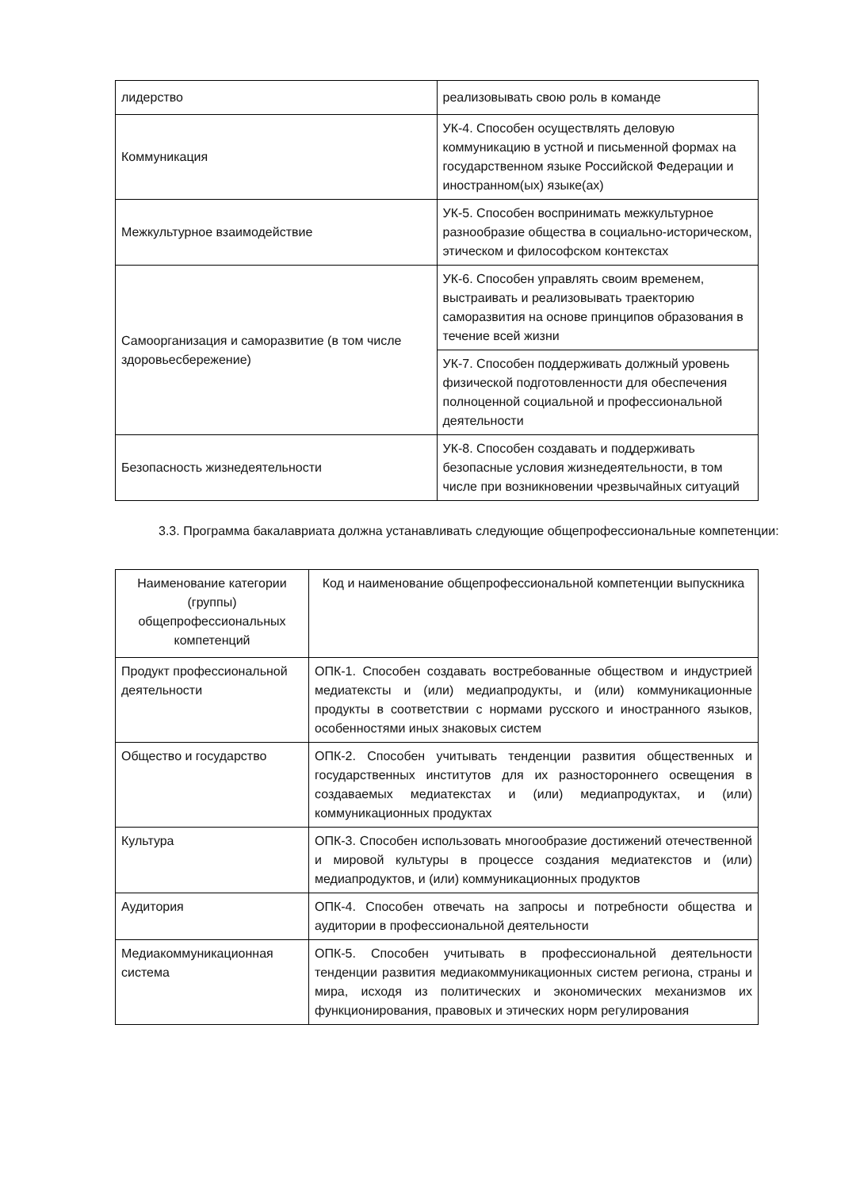| лидерство | реализовывать свою роль в команде |
| Коммуникация | УК-4. Способен осуществлять деловую коммуникацию в устной и письменной формах на государственном языке Российской Федерации и иностранном(ых) языке(ах) |
| Межкультурное взаимодействие | УК-5. Способен воспринимать межкультурное разнообразие общества в социально-историческом, этическом и философском контекстах |
| Самоорганизация и саморазвитие (в том числе здоровьесбережение) | УК-6. Способен управлять своим временем, выстраивать и реализовывать траекторию саморазвития на основе принципов образования в течение всей жизни |
| | УК-7. Способен поддерживать должный уровень физической подготовленности для обеспечения полноценной социальной и профессиональной деятельности |
| Безопасность жизнедеятельности | УК-8. Способен создавать и поддерживать безопасные условия жизнедеятельности, в том числе при возникновении чрезвычайных ситуаций |
3.3. Программа бакалавриата должна устанавливать следующие общепрофессиональные компетенции:
| Наименование категории (группы) общепрофессиональных компетенций | Код и наименование общепрофессиональной компетенции выпускника |
| --- | --- |
| Продукт профессиональной деятельности | ОПК-1. Способен создавать востребованные обществом и индустрией медиатексты и (или) медиапродукты, и (или) коммуникационные продукты в соответствии с нормами русского и иностранного языков, особенностями иных знаковых систем |
| Общество и государство | ОПК-2. Способен учитывать тенденции развития общественных и государственных институтов для их разностороннего освещения в создаваемых медиатекстах и (или) медиапродуктах, и (или) коммуникационных продуктах |
| Культура | ОПК-3. Способен использовать многообразие достижений отечественной и мировой культуры в процессе создания медиатекстов и (или) медиапродуктов, и (или) коммуникационных продуктов |
| Аудитория | ОПК-4. Способен отвечать на запросы и потребности общества и аудитории в профессиональной деятельности |
| Медиакоммуникационная система | ОПК-5. Способен учитывать в профессиональной деятельности тенденции развития медиакоммуникационных систем региона, страны и мира, исходя из политических и экономических механизмов их функционирования, правовых и этических норм регулирования |